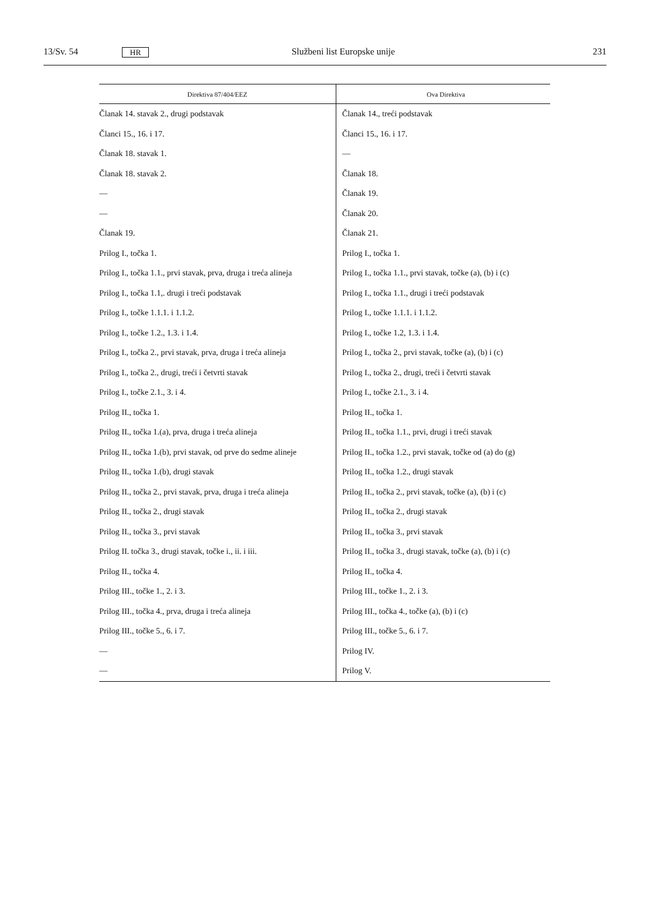13/Sv. 54 HR Službeni list Europske unije 231
| Direktiva 87/404/EEZ | Ova Direktiva |
| --- | --- |
| Članak 14. stavak 2., drugi podstavak | Članak 14., treći podstavak |
| Članci 15., 16. i 17. | Članci 15., 16. i 17. |
| Članak 18. stavak 1. | — |
| Članak 18. stavak 2. | Članak 18. |
| — | Članak 19. |
| — | Članak 20. |
| Članak 19. | Članak 21. |
| Prilog I., točka 1. | Prilog I., točka 1. |
| Prilog I., točka 1.1., prvi stavak, prva, druga i treća alineja | Prilog I., točka 1.1., prvi stavak, točke (a), (b) i (c) |
| Prilog I., točka 1.1,. drugi i treći podstavak | Prilog I., točka 1.1., drugi i treći podstavak |
| Prilog I., točke 1.1.1. i 1.1.2. | Prilog I., točke 1.1.1. i 1.1.2. |
| Prilog I., točke 1.2., 1.3. i 1.4. | Prilog I., točke 1.2, 1.3. i 1.4. |
| Prilog I., točka 2., prvi stavak, prva, druga i treća alineja | Prilog I., točka 2., prvi stavak, točke (a), (b) i (c) |
| Prilog I., točka 2., drugi, treći i četvrti stavak | Prilog I., točka 2., drugi, treći i četvrti stavak |
| Prilog I., točke 2.1., 3. i 4. | Prilog I., točke 2.1., 3. i 4. |
| Prilog II., točka 1. | Prilog II., točka 1. |
| Prilog II., točka 1.(a), prva, druga i treća alineja | Prilog II., točka 1.1., prvi, drugi i treći stavak |
| Prilog II., točka 1.(b), prvi stavak, od prve do sedme alineje | Prilog II., točka 1.2., prvi stavak, točke od (a) do (g) |
| Prilog II., točka 1.(b), drugi stavak | Prilog II., točka 1.2., drugi stavak |
| Prilog II., točka 2., prvi stavak, prva, druga i treća alineja | Prilog II., točka 2., prvi stavak, točke (a), (b) i (c) |
| Prilog II., točka 2., drugi stavak | Prilog II., točka 2., drugi stavak |
| Prilog II., točka 3., prvi stavak | Prilog II., točka 3., prvi stavak |
| Prilog II. točka 3., drugi stavak, točke i., ii. i iii. | Prilog II., točka 3., drugi stavak, točke (a), (b) i (c) |
| Prilog II., točka 4. | Prilog II., točka 4. |
| Prilog III., točke 1., 2. i 3. | Prilog III., točke 1., 2. i 3. |
| Prilog III., točka 4., prva, druga i treća alineja | Prilog III., točka 4., točke (a), (b) i (c) |
| Prilog III., točke 5., 6. i 7. | Prilog III., točke 5., 6. i 7. |
| — | Prilog IV. |
| — | Prilog V. |